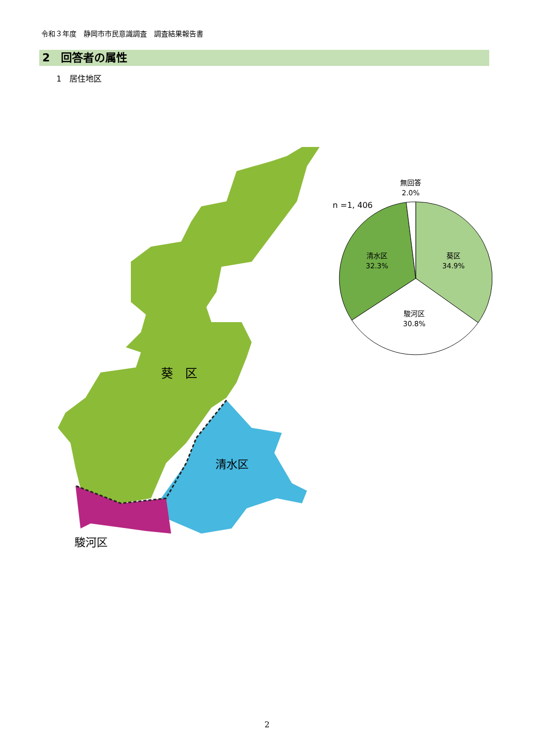令和３年度　静岡市市民意識調査　調査結果報告書
2　回答者の属性
1　居住地区
葵　区
清水区
駿河区
葵区
34.9%
清水区
32.3%
駿河区
30.8%
無回答
2.0%
n =1, 406
2